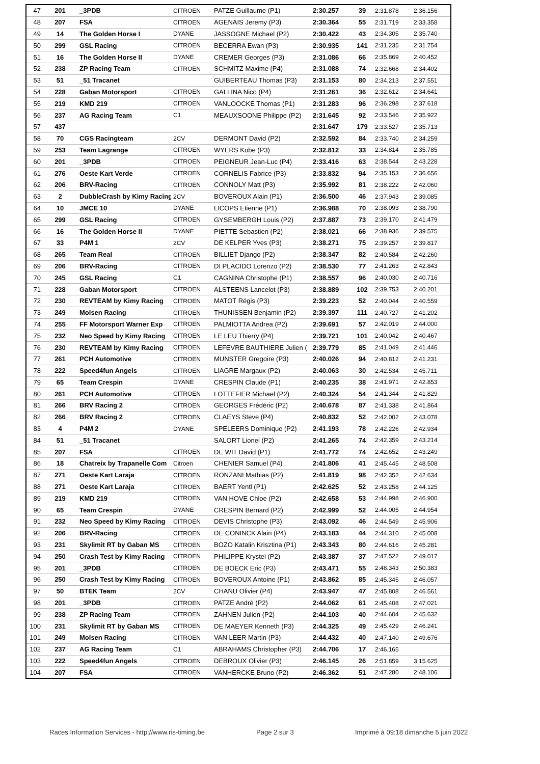| 47 | 201 | _3PDB | CITROEN | PATZE Guillaume (P1) | 2:30.257 | 39 | 2:31.878 | 2:36.156 |
| 48 | 207 | FSA | CITROEN | AGENAIS Jeremy (P3) | 2:30.364 | 55 | 2:31.719 | 2:33.358 |
| 49 | 14 | The Golden Horse I | DYANE | JASSOGNE Michael (P2) | 2:30.422 | 43 | 2:34.305 | 2:35.740 |
| 50 | 299 | GSL Racing | CITROEN | BECERRA Ewan (P3) | 2:30.935 | 141 | 2:31.235 | 2:31.754 |
| 51 | 16 | The Golden Horse II | DYANE | CREMER Georges (P3) | 2:31.086 | 66 | 2:35.869 | 2:40.452 |
| 52 | 238 | ZP Racing Team | CITROEN | SCHMITZ Maxime (P4) | 2:31.088 | 74 | 2:32.668 | 2:34.402 |
| 53 | 51 | _51 Tracanet | | GUIBERTEAU Thomas (P3) | 2:31.153 | 80 | 2:34.213 | 2:37.551 |
| 54 | 228 | Gaban Motorsport | CITROEN | GALLINA Nico (P4) | 2:31.261 | 36 | 2:32.612 | 2:34.641 |
| 55 | 219 | KMD 219 | CITROEN | VANLOOCKE Thomas (P1) | 2:31.283 | 96 | 2:36.298 | 2:37.618 |
| 56 | 237 | AG Racing Team | C1 | MEAUXSOONE Philippe (P2) | 2:31.645 | 92 | 2:33.546 | 2:35.922 |
| 57 | 437 | | | | 2:31.647 | 179 | 2:33.527 | 2:35.713 |
| 58 | 70 | CGS Racingteam | 2CV | DERMONT David (P2) | 2:32.592 | 84 | 2:33.740 | 2:34.259 |
| 59 | 253 | Team Lagrange | CITROEN | WYERS Kobe (P3) | 2:32.812 | 33 | 2:34.814 | 2:35.785 |
| 60 | 201 | _3PDB | CITROEN | PEIGNEUR Jean-Luc (P4) | 2:33.416 | 63 | 2:38.544 | 2:43.228 |
| 61 | 276 | Oeste Kart Verde | CITROEN | CORNELIS Fabrice (P3) | 2:33.832 | 94 | 2:35.153 | 2:36.656 |
| 62 | 206 | BRV-Racing | CITROEN | CONNOLY Matt (P3) | 2:35.992 | 81 | 2:38.222 | 2:42.060 |
| 63 | 2 | DubbleCrash by Kimy Racing | 2CV | BOVEROUX Alain (P1) | 2:36.500 | 46 | 2:37.943 | 2:39.085 |
| 64 | 10 | JMCE 10 | DYANE | LICOPS Etienne (P1) | 2:36.988 | 70 | 2:38.093 | 2:38.790 |
| 65 | 299 | GSL Racing | CITROEN | GYSEMBERGH Louis (P2) | 2:37.887 | 73 | 2:39.170 | 2:41.479 |
| 66 | 16 | The Golden Horse II | DYANE | PIETTE Sebastien (P2) | 2:38.021 | 66 | 2:38.936 | 2:39.575 |
| 67 | 33 | P4M 1 | 2CV | DE KELPER Yves (P3) | 2:38.271 | 75 | 2:39.257 | 2:39.817 |
| 68 | 265 | Team Real | CITROEN | BILLIET Django (P2) | 2:38.347 | 82 | 2:40.584 | 2:42.260 |
| 69 | 206 | BRV-Racing | CITROEN | DI PLACIDO Lorenzo (P2) | 2:38.530 | 77 | 2:41.263 | 2:42.843 |
| 70 | 245 | GSL Racing | C1 | CAGNINA Christophe (P1) | 2:38.557 | 96 | 2:40.030 | 2:40.716 |
| 71 | 228 | Gaban Motorsport | CITROEN | ALSTEENS Lancelot (P3) | 2:38.889 | 102 | 2:39.753 | 2:40.201 |
| 72 | 230 | REVTEAM by Kimy Racing | CITROEN | MATOT Régis (P3) | 2:39.223 | 52 | 2:40.044 | 2:40.559 |
| 73 | 249 | Molsen Racing | CITROEN | THUNISSEN Benjamin (P2) | 2:39.397 | 111 | 2:40.727 | 2:41.202 |
| 74 | 255 | FF Motorsport Warner Exp | CITROEN | PALMIOTTA Andrea (P2) | 2:39.691 | 57 | 2:42.019 | 2:44.000 |
| 75 | 232 | Neo Speed by Kimy Racing | CITROEN | LE LEU Thierry (P4) | 2:39.721 | 101 | 2:40.042 | 2:40.467 |
| 76 | 230 | REVTEAM by Kimy Racing | CITROEN | LEFEVRE BAUTHIERE Julien ( | 2:39.779 | 85 | 2:41.049 | 2:41.446 |
| 77 | 261 | PCH Automotive | CITROEN | MUNSTER Gregoire (P3) | 2:40.026 | 94 | 2:40.812 | 2:41.231 |
| 78 | 222 | Speed4fun Angels | CITROEN | LIAGRE Margaux (P2) | 2:40.063 | 30 | 2:42.534 | 2:45.711 |
| 79 | 65 | Team Crespin | DYANE | CRESPIN Claude (P1) | 2:40.235 | 38 | 2:41.971 | 2:42.853 |
| 80 | 261 | PCH Automotive | CITROEN | LOTTEFIER Michael (P2) | 2:40.324 | 54 | 2:41.344 | 2:41.829 |
| 81 | 266 | BRV Racing 2 | CITROEN | GEORGES Frédéric (P2) | 2:40.678 | 87 | 2:41.338 | 2:41.864 |
| 82 | 266 | BRV Racing 2 | CITROEN | CLAEYS Steve (P4) | 2:40.832 | 52 | 2:42.002 | 2:43.078 |
| 83 | 4 | P4M 2 | DYANE | SPELEERS Dominique (P2) | 2:41.193 | 78 | 2:42.226 | 2:42.934 |
| 84 | 51 | _51 Tracanet | | SALORT Lionel (P2) | 2:41.265 | 74 | 2:42.359 | 2:43.214 |
| 85 | 207 | FSA | CITROEN | DE WIT David (P1) | 2:41.772 | 74 | 2:42.652 | 2:43.249 |
| 86 | 18 | Chatreix by Trapanelle Com | Citroen | CHENIER Samuel (P4) | 2:41.806 | 41 | 2:45.445 | 2:48.508 |
| 87 | 271 | Oeste Kart Laraja | CITROEN | RONZANI Mathias (P2) | 2:41.819 | 98 | 2:42.352 | 2:42.634 |
| 88 | 271 | Oeste Kart Laraja | CITROEN | BAERT Yentl (P1) | 2:42.625 | 52 | 2:43.258 | 2:44.125 |
| 89 | 219 | KMD 219 | CITROEN | VAN HOVE Chloe (P2) | 2:42.658 | 53 | 2:44.998 | 2:46.900 |
| 90 | 65 | Team Crespin | DYANE | CRESPIN Bernard (P2) | 2:42.999 | 52 | 2:44.005 | 2:44.954 |
| 91 | 232 | Neo Speed by Kimy Racing | CITROEN | DEVIS Christophe (P3) | 2:43.092 | 46 | 2:44.549 | 2:45.906 |
| 92 | 206 | BRV-Racing | CITROEN | DE CONINCK Alain (P4) | 2:43.183 | 44 | 2:44.310 | 2:45.008 |
| 93 | 231 | Skylimit RT by Gaban MS | CITROEN | BOZO Katalin Krisztina (P1) | 2:43.343 | 80 | 2:44.616 | 2:45.281 |
| 94 | 250 | Crash Test by Kimy Racing | CITROEN | PHILIPPE Krystel (P2) | 2:43.387 | 37 | 2:47.522 | 2:49.017 |
| 95 | 201 | _3PDB | CITROEN | DE BOECK Eric (P3) | 2:43.471 | 55 | 2:48.343 | 2:50.383 |
| 96 | 250 | Crash Test by Kimy Racing | CITROEN | BOVEROUX Antoine (P1) | 2:43.862 | 85 | 2:45.345 | 2:46.057 |
| 97 | 50 | BTEK Team | 2CV | CHANU Olivier (P4) | 2:43.947 | 47 | 2:45.808 | 2:46.561 |
| 98 | 201 | _3PDB | CITROEN | PATZE André (P2) | 2:44.062 | 61 | 2:45.408 | 2:47.021 |
| 99 | 238 | ZP Racing Team | CITROEN | ZAHNEN Julien (P2) | 2:44.103 | 40 | 2:44.604 | 2:45.632 |
| 100 | 231 | Skylimit RT by Gaban MS | CITROEN | DE MAEYER Kenneth (P3) | 2:44.325 | 49 | 2:45.429 | 2:46.241 |
| 101 | 249 | Molsen Racing | CITROEN | VAN LEER Martin (P3) | 2:44.432 | 40 | 2:47.140 | 2:49.676 |
| 102 | 237 | AG Racing Team | C1 | ABRAHAMS Christopher (P3) | 2:44.706 | 17 | 2:46.165 | |
| 103 | 222 | Speed4fun Angels | CITROEN | DEBROUX Olivier (P3) | 2:46.145 | 26 | 2:51.859 | 3:15.625 |
| 104 | 207 | FSA | CITROEN | VANHERCKE Bruno (P2) | 2:46.362 | 51 | 2:47.280 | 2:48.106 |
Races Information Services - http://www.ris-timing.be Page 2 sur 3 Imprimé à 09:18 dimanche 5 juin 2022